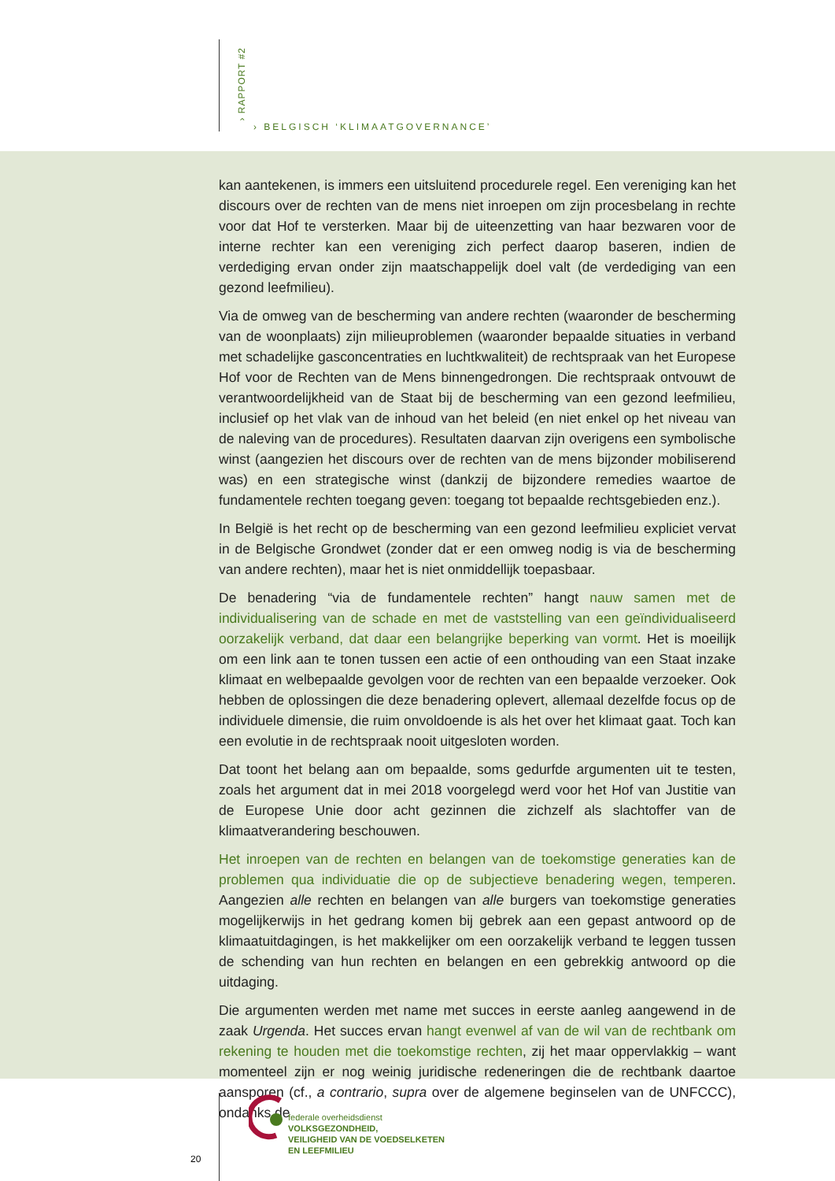› RAPPORT #2
› BELGISCH ‘KLIMAATGOVERNANCE’
kan aantekenen, is immers een uitsluitend procedurele regel. Een vereniging kan het discours over de rechten van de mens niet inroepen om zijn procesbelang in rechte voor dat Hof te versterken. Maar bij de uiteenzetting van haar bezwaren voor de interne rechter kan een vereniging zich perfect daarop baseren, indien de verdediging ervan onder zijn maatschappelijk doel valt (de verdediging van een gezond leefmilieu).
Via de omweg van de bescherming van andere rechten (waaronder de bescherming van de woonplaats) zijn milieuproblemen (waaronder bepaalde situaties in verband met schadelijke gasconcentraties en luchtkwaliteit) de rechtspraak van het Europese Hof voor de Rechten van de Mens binnengedrongen. Die rechtspraak ontvouwt de verantwoordelijkheid van de Staat bij de bescherming van een gezond leefmilieu, inclusief op het vlak van de inhoud van het beleid (en niet enkel op het niveau van de naleving van de procedures). Resultaten daarvan zijn overigens een symbolische winst (aangezien het discours over de rechten van de mens bijzonder mobiliserend was) en een strategische winst (dankzij de bijzondere remedies waartoe de fundamentele rechten toegang geven: toegang tot bepaalde rechtsgebieden enz.).
In België is het recht op de bescherming van een gezond leefmilieu expliciet vervat in de Belgische Grondwet (zonder dat er een omweg nodig is via de bescherming van andere rechten), maar het is niet onmiddellijk toepasbaar.
De benadering “via de fundamentele rechten” hangt nauw samen met de individualisering van de schade en met de vaststelling van een geïndividualiseerd oorzakelijk verband, dat daar een belangrijke beperking van vormt. Het is moeilijk om een link aan te tonen tussen een actie of een onthouding van een Staat inzake klimaat en welbepaalde gevolgen voor de rechten van een bepaalde verzoeker. Ook hebben de oplossingen die deze benadering oplevert, allemaal dezelfde focus op de individuele dimensie, die ruim onvoldoende is als het over het klimaat gaat. Toch kan een evolutie in de rechtspraak nooit uitgesloten worden.
Dat toont het belang aan om bepaalde, soms gedurfde argumenten uit te testen, zoals het argument dat in mei 2018 voorgelegd werd voor het Hof van Justitie van de Europese Unie door acht gezinnen die zichzelf als slachtoffer van de klimaatverandering beschouwen.
Het inroepen van de rechten en belangen van de toekomstige generaties kan de problemen qua individuatie die op de subjectieve benadering wegen, temperen. Aangezien alle rechten en belangen van alle burgers van toekomstige generaties mogelijkerwijs in het gedrang komen bij gebrek aan een gepast antwoord op de klimaatuitdagingen, is het makkelijker om een oorzakelijk verband te leggen tussen de schending van hun rechten en belangen en een gebrekkig antwoord op die uitdaging.
Die argumenten werden met name met succes in eerste aanleg aangewend in de zaak Urgenda. Het succes ervan hangt evenwel af van de wil van de rechtbank om rekening te houden met die toekomstige rechten, zij het maar oppervlakkig – want momenteel zijn er nog weinig juridische redeneringen die de rechtbank daartoe aansporen (cf., a contrario, supra over de algemene beginselen van de UNFCCC), ondanks de
20
federale overheidsdienst
VOLKSGEZONDHEID,
VEILIGHEID VAN DE VOEDSELKETEN
EN LEEFMILIEU